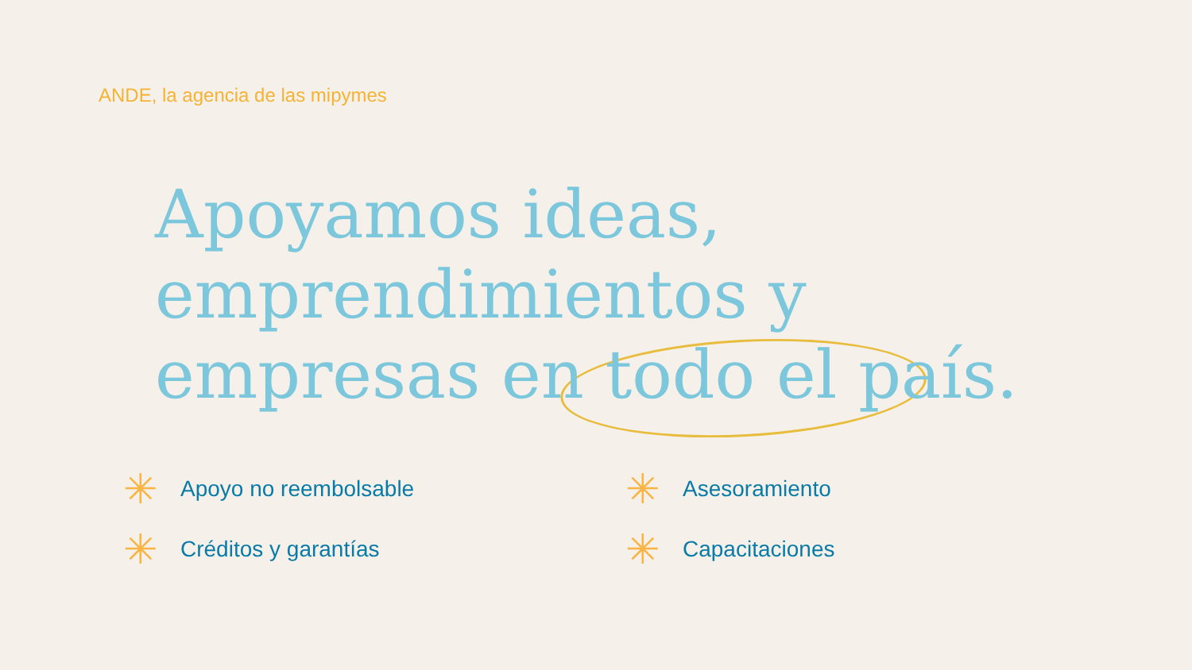ANDE, la agencia de las mipymes
Apoyamos ideas, emprendimientos y empresas en todo el país.
✳ Apoyo no reembolsable
✳ Asesoramiento
✳ Créditos y garantías
✳ Capacitaciones